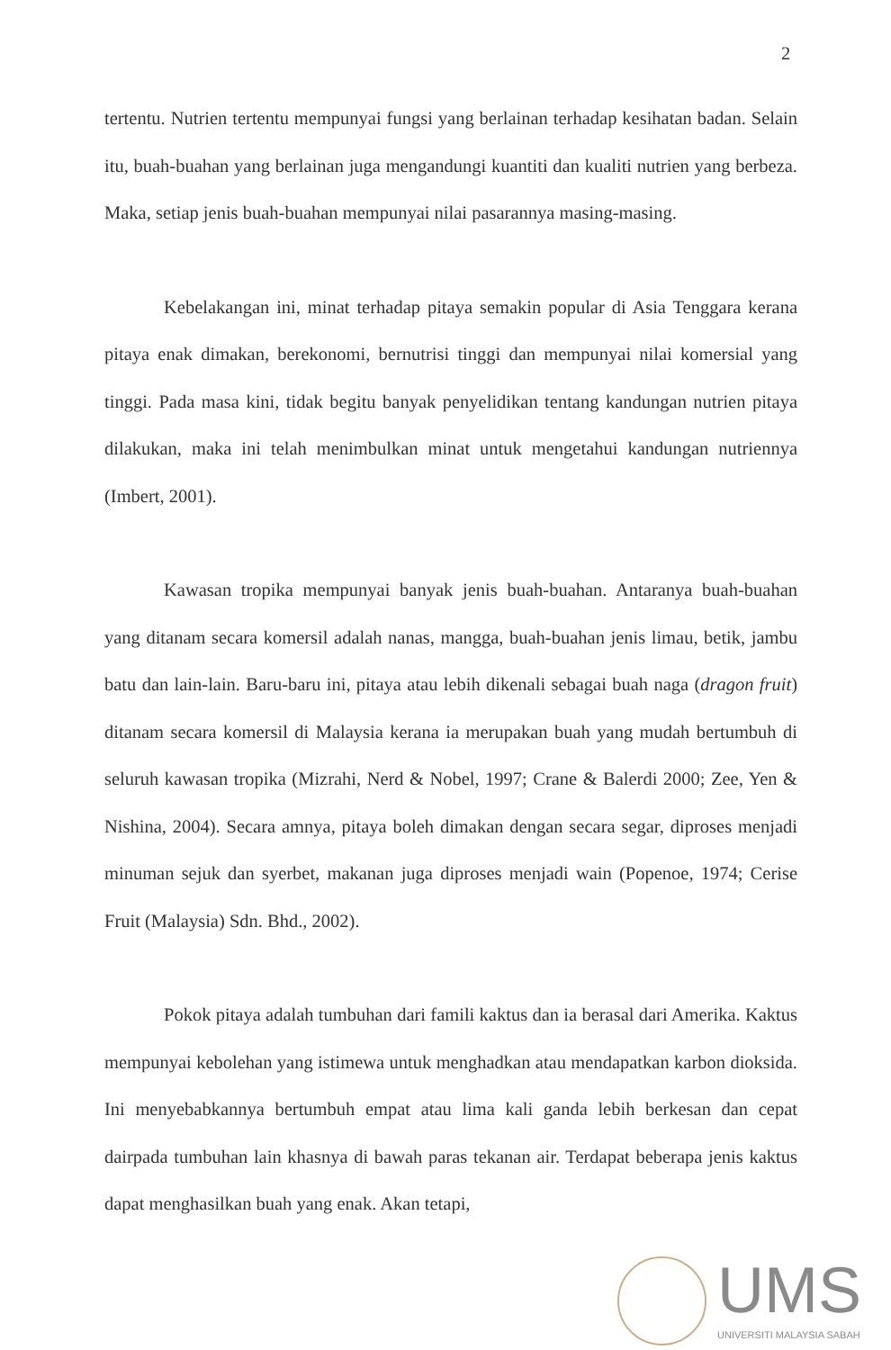2
tertentu. Nutrien tertentu mempunyai fungsi yang berlainan terhadap kesihatan badan. Selain itu, buah-buahan yang berlainan juga mengandungi kuantiti dan kualiti nutrien yang berbeza. Maka, setiap jenis buah-buahan mempunyai nilai pasarannya masing-masing.
Kebelakangan ini, minat terhadap pitaya semakin popular di Asia Tenggara kerana pitaya enak dimakan, berekonomi, bernutrisi tinggi dan mempunyai nilai komersial yang tinggi. Pada masa kini, tidak begitu banyak penyelidikan tentang kandungan nutrien pitaya dilakukan, maka ini telah menimbulkan minat untuk mengetahui kandungan nutriennya (Imbert, 2001).
Kawasan tropika mempunyai banyak jenis buah-buahan. Antaranya buah-buahan yang ditanam secara komersil adalah nanas, mangga, buah-buahan jenis limau, betik, jambu batu dan lain-lain. Baru-baru ini, pitaya atau lebih dikenali sebagai buah naga (dragon fruit) ditanam secara komersil di Malaysia kerana ia merupakan buah yang mudah bertumbuh di seluruh kawasan tropika (Mizrahi, Nerd & Nobel, 1997; Crane & Balerdi 2000; Zee, Yen & Nishina, 2004). Secara amnya, pitaya boleh dimakan dengan secara segar, diproses menjadi minuman sejuk dan syerbet, makanan juga diproses menjadi wain (Popenoe, 1974; Cerise Fruit (Malaysia) Sdn. Bhd., 2002).
Pokok pitaya adalah tumbuhan dari famili kaktus dan ia berasal dari Amerika. Kaktus mempunyai kebolehan yang istimewa untuk menghadkan atau mendapatkan karbon dioksida. Ini menyebabkannya bertumbuh empat atau lima kali ganda lebih berkesan dan cepat dairpada tumbuhan lain khasnya di bawah paras tekanan air. Terdapat beberapa jenis kaktus dapat menghasilkan buah yang enak. Akan tetapi,
UMS
UNIVERSITI MALAYSIA SABAH